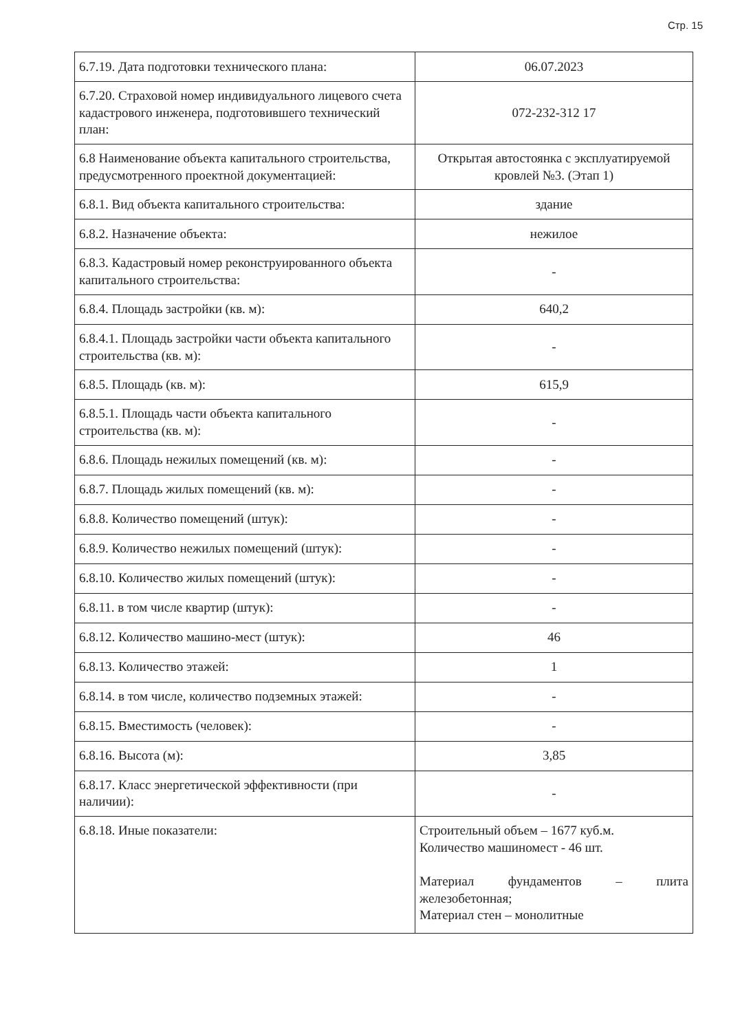Стр. 15
| 6.7.19. Дата подготовки технического плана: | 06.07.2023 |
| 6.7.20. Страховой номер индивидуального лицевого счета кадастрового инженера, подготовившего технический план: | 072-232-312 17 |
| 6.8 Наименование объекта капитального строительства, предусмотренного проектной документацией: | Открытая автостоянка с эксплуатируемой кровлей №3. (Этап 1) |
| 6.8.1. Вид объекта капитального строительства: | здание |
| 6.8.2. Назначение объекта: | нежилое |
| 6.8.3. Кадастровый номер реконструированного объекта капитального строительства: | - |
| 6.8.4. Площадь застройки (кв. м): | 640,2 |
| 6.8.4.1. Площадь застройки части объекта капитального строительства (кв. м): | - |
| 6.8.5. Площадь (кв. м): | 615,9 |
| 6.8.5.1. Площадь части объекта капитального строительства (кв. м): | - |
| 6.8.6. Площадь нежилых помещений (кв. м): | - |
| 6.8.7. Площадь жилых помещений (кв. м): | - |
| 6.8.8. Количество помещений (штук): | - |
| 6.8.9. Количество нежилых помещений (штук): | - |
| 6.8.10. Количество жилых помещений (штук): | - |
| 6.8.11. в том числе квартир (штук): | - |
| 6.8.12. Количество машино-мест (штук): | 46 |
| 6.8.13. Количество этажей: | 1 |
| 6.8.14. в том числе, количество подземных этажей: | - |
| 6.8.15. Вместимость (человек): | - |
| 6.8.16. Высота (м): | 3,85 |
| 6.8.17. Класс энергетической эффективности (при наличии): | - |
| 6.8.18. Иные показатели: | Строительный объем – 1677 куб.м. Количество машиномест - 46 шт. Материал фундаментов – плита железобетонная; Материал стен – монолитные |